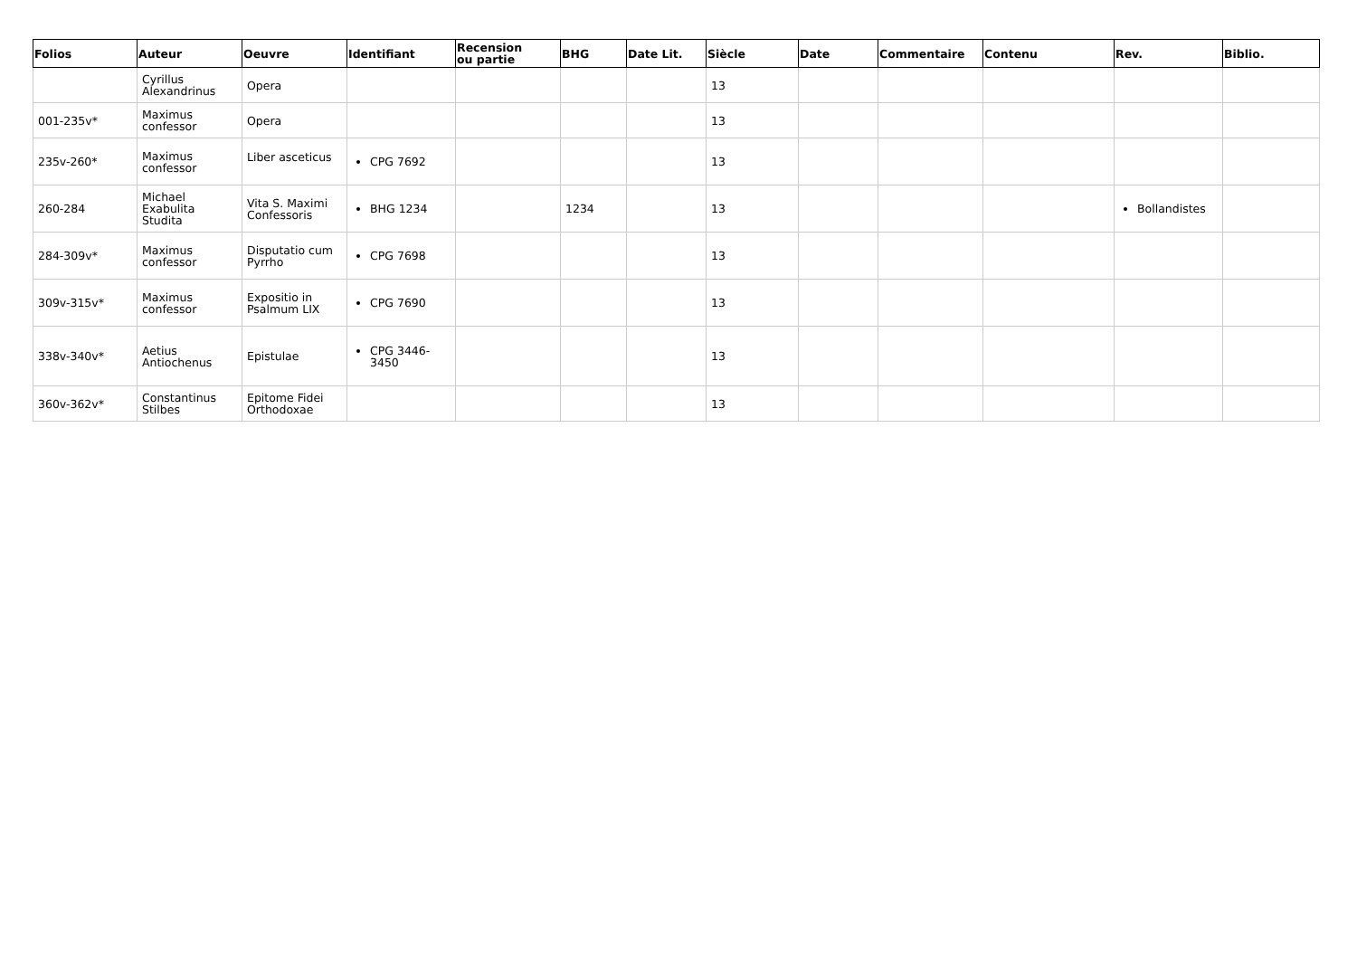| Folios | Auteur | Oeuvre | Identifiant | Recension ou partie | BHG | Date Lit. | Siècle | Date | Commentaire | Contenu | Rev. | Biblio. |
| --- | --- | --- | --- | --- | --- | --- | --- | --- | --- | --- | --- | --- |
| | Cyrillus Alexandrinus | Opera | | | | | 13 | | | | | |
| 001-235v* | Maximus confessor | Opera | | | | | 13 | | | | | |
| 235v-260* | Maximus confessor | Liber asceticus | CPG 7692 | | | | 13 | | | | | |
| 260-284 | Michael Exabulita Studita | Vita S. Maximi Confessoris | BHG 1234 | | 1234 | | 13 | | | | Bollandistes | |
| 284-309v* | Maximus confessor | Disputatio cum Pyrrho | CPG 7698 | | | | 13 | | | | | |
| 309v-315v* | Maximus confessor | Expositio in Psalmum LIX | CPG 7690 | | | | 13 | | | | | |
| 338v-340v* | Aetius Antiochenus | Epistulae | CPG 3446-3450 | | | | 13 | | | | | |
| 360v-362v* | Constantinus Stilbes | Epitome Fidei Orthodoxae | | | | | 13 | | | | | |